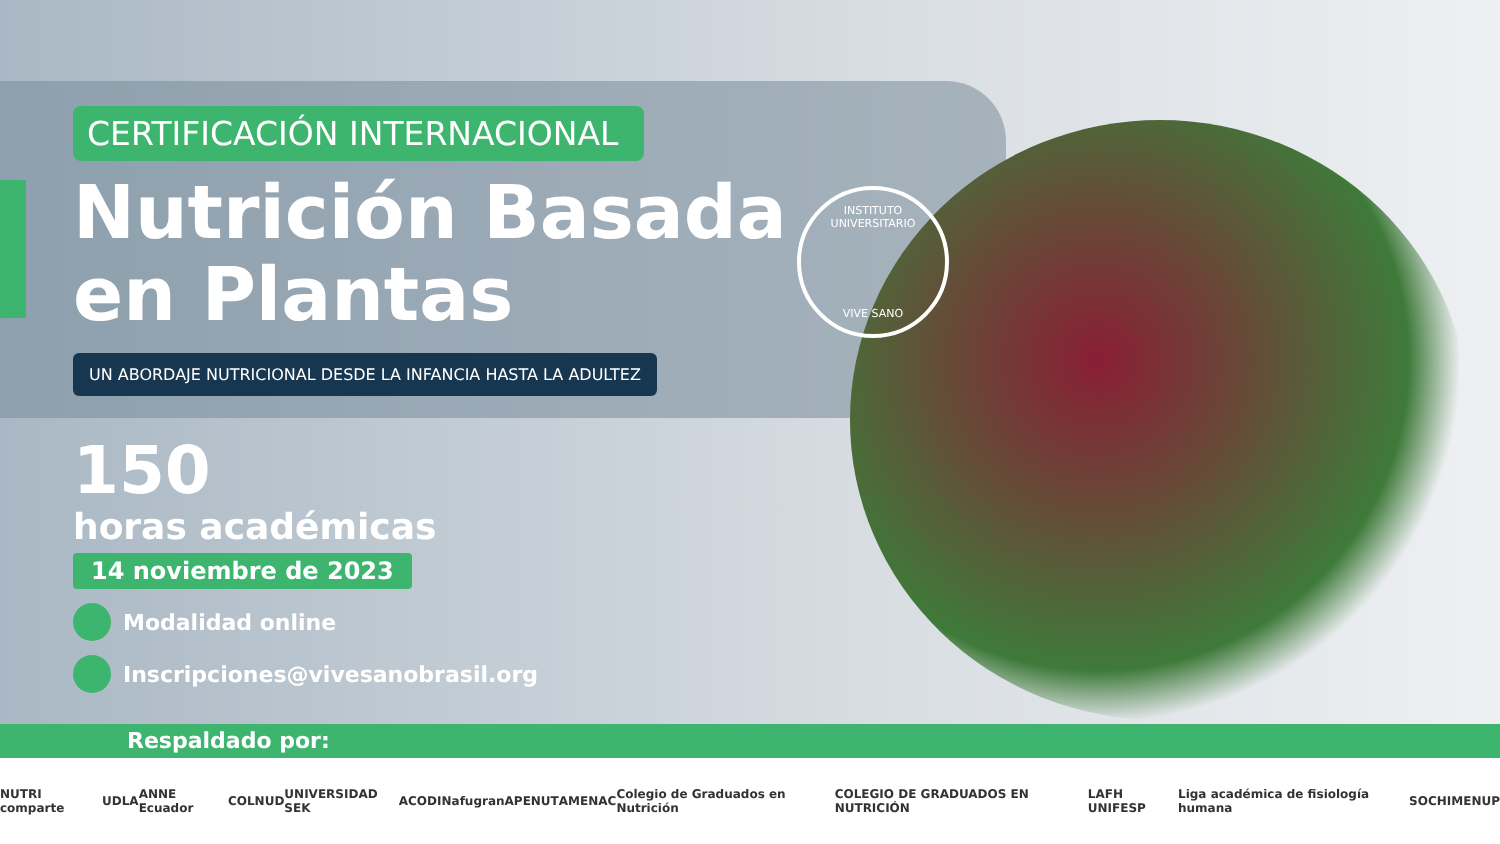INSTITUTO UNIVERSITARIO
VIVE SANO
CERTIFICACIÓN INTERNACIONAL
Nutrición Basada
en Plantas
UN ABORDAJE NUTRICIONAL DESDE LA INFANCIA HASTA LA ADULTEZ
150
horas académicas
14 noviembre de 2023
Modalidad online
Inscripciones@vivesanobrasil.org
Respaldado por:
NUTRI comparte UDLA ANNE Ecuador COLNUD UNIVERSIDAD SEK ACODIN afugran APENUT AMENAC Colegio de Graduados en Nutrición COLEGIO DE GRADUADOS EN NUTRICIÓN LAFH UNIFESP Liga académica de fisiología humana SOCHIMENUP